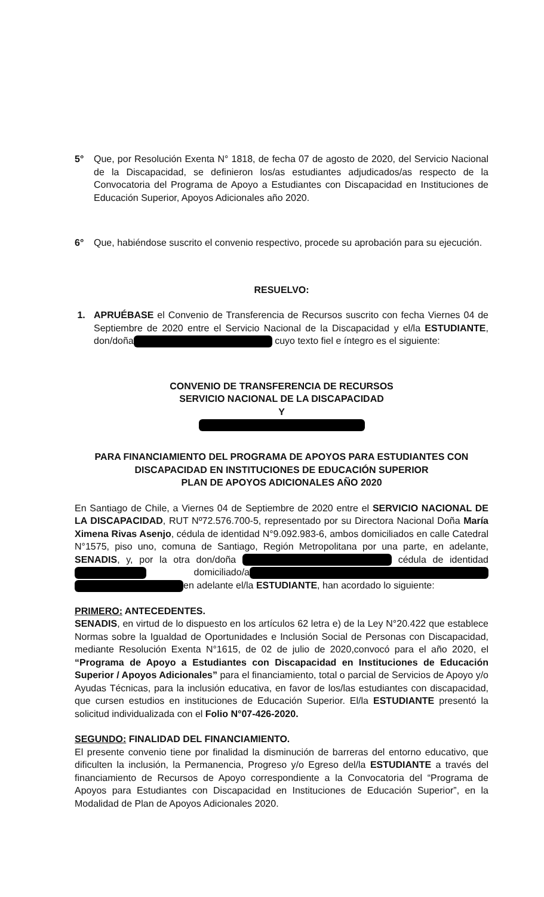5° Que, por Resolución Exenta N° 1818, de fecha 07 de agosto de 2020, del Servicio Nacional de la Discapacidad, se definieron los/as estudiantes adjudicados/as respecto de la Convocatoria del Programa de Apoyo a Estudiantes con Discapacidad en Instituciones de Educación Superior, Apoyos Adicionales año 2020.
6° Que, habiéndose suscrito el convenio respectivo, procede su aprobación para su ejecución.
RESUELVO:
1. APRUÉBASE el Convenio de Transferencia de Recursos suscrito con fecha Viernes 04 de Septiembre de 2020 entre el Servicio Nacional de la Discapacidad y el/la ESTUDIANTE, don/doña cuyo texto fiel e íntegro es el siguiente:
CONVENIO DE TRANSFERENCIA DE RECURSOS
SERVICIO NACIONAL DE LA DISCAPACIDAD
Y
PARA FINANCIAMIENTO DEL PROGRAMA DE APOYOS PARA ESTUDIANTES CON DISCAPACIDAD EN INSTITUCIONES DE EDUCACIÓN SUPERIOR
PLAN DE APOYOS ADICIONALES AÑO 2020
En Santiago de Chile, a Viernes 04 de Septiembre de 2020 entre el SERVICIO NACIONAL DE LA DISCAPACIDAD, RUT Nº72.576.700-5, representado por su Directora Nacional Doña María Ximena Rivas Asenjo, cédula de identidad N°9.092.983-6, ambos domiciliados en calle Catedral N°1575, piso uno, comuna de Santiago, Región Metropolitana por una parte, en adelante, SENADIS, y, por la otra don/doña cédula de identidad domiciliado/a en adelante el/la ESTUDIANTE, han acordado lo siguiente:
PRIMERO: ANTECEDENTES.
SENADIS, en virtud de lo dispuesto en los artículos 62 letra e) de la Ley N°20.422 que establece Normas sobre la Igualdad de Oportunidades e Inclusión Social de Personas con Discapacidad, mediante Resolución Exenta N°1615, de 02 de julio de 2020,convocó para el año 2020, el “Programa de Apoyo a Estudiantes con Discapacidad en Instituciones de Educación Superior / Apoyos Adicionales” para el financiamiento, total o parcial de Servicios de Apoyo y/o Ayudas Técnicas, para la inclusión educativa, en favor de los/las estudiantes con discapacidad, que cursen estudios en instituciones de Educación Superior. El/la ESTUDIANTE presentó la solicitud individualizada con el Folio N°07-426-2020.
SEGUNDO: FINALIDAD DEL FINANCIAMIENTO.
El presente convenio tiene por finalidad la disminución de barreras del entorno educativo, que dificulten la inclusión, la Permanencia, Progreso y/o Egreso del/la ESTUDIANTE a través del financiamiento de Recursos de Apoyo correspondiente a la Convocatoria del “Programa de Apoyos para Estudiantes con Discapacidad en Instituciones de Educación Superior”, en la Modalidad de Plan de Apoyos Adicionales 2020.